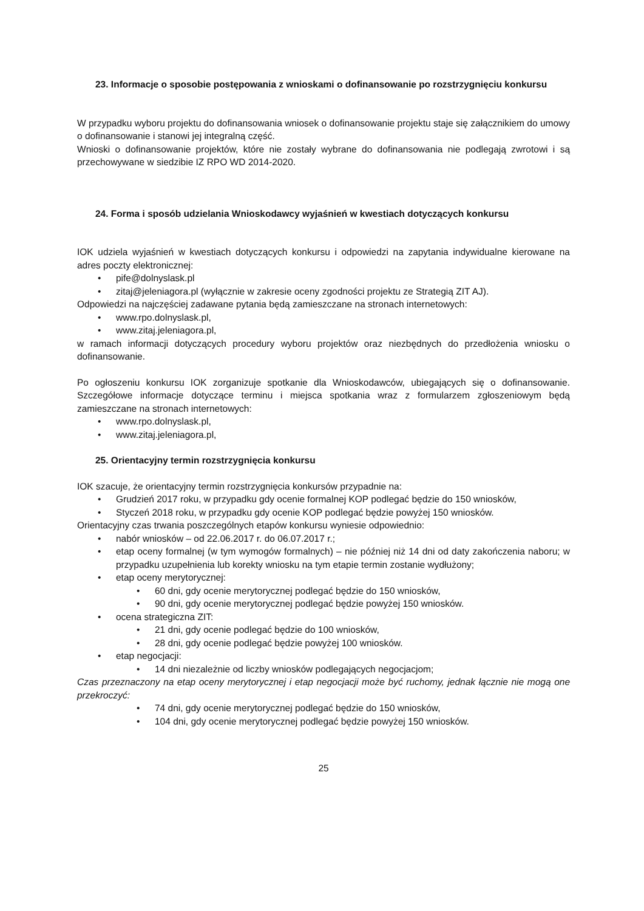23. Informacje o sposobie postępowania z wnioskami o dofinansowanie po rozstrzygnięciu konkursu
W przypadku wyboru projektu do dofinansowania wniosek o dofinansowanie projektu staje się załącznikiem do umowy o dofinansowanie i stanowi jej integralną część.
Wnioski o dofinansowanie projektów, które nie zostały wybrane do dofinansowania nie podlegają zwrotowi i są przechowywane w siedzibie IZ RPO WD 2014-2020.
24. Forma i sposób udzielania Wnioskodawcy wyjaśnień w kwestiach dotyczących konkursu
IOK udziela wyjaśnień w kwestiach dotyczących konkursu i odpowiedzi na zapytania indywidualne kierowane na adres poczty elektronicznej:
• pife@dolnyslask.pl
• zitaj@jeleniagora.pl (wyłącznie w zakresie oceny zgodności projektu ze Strategią ZIT AJ).
Odpowiedzi na najczęściej zadawane pytania będą zamieszczane na stronach internetowych:
• www.rpo.dolnyslask.pl,
• www.zitaj.jeleniagora.pl,
w ramach informacji dotyczących procedury wyboru projektów oraz niezbędnych do przedłożenia wniosku o dofinansowanie.
Po ogłoszeniu konkursu IOK zorganizuje spotkanie dla Wnioskodawców, ubiegających się o dofinansowanie. Szczegółowe informacje dotyczące terminu i miejsca spotkania wraz z formularzem zgłoszeniowym będą zamieszczane na stronach internetowych:
• www.rpo.dolnyslask.pl,
• www.zitaj.jeleniagora.pl,
25. Orientacyjny termin rozstrzygnięcia konkursu
IOK szacuje, że orientacyjny termin rozstrzygnięcia konkursów przypadnie na:
• Grudzień 2017 roku, w przypadku gdy ocenie formalnej KOP podlegać będzie do 150 wniosków,
• Styczeń 2018 roku, w przypadku gdy ocenie KOP podlegać będzie powyżej 150 wniosków.
Orientacyjny czas trwania poszczególnych etapów konkursu wyniesie odpowiednio:
• nabór wniosków – od 22.06.2017 r. do 06.07.2017 r.;
• etap oceny formalnej (w tym wymogów formalnych) – nie później niż 14 dni od daty zakończenia naboru; w przypadku uzupełnienia lub korekty wniosku na tym etapie termin zostanie wydłużony;
• etap oceny merytorycznej:
• 60 dni, gdy ocenie merytorycznej podlegać będzie do 150 wniosków,
• 90 dni, gdy ocenie merytorycznej podlegać będzie powyżej 150 wniosków.
• ocena strategiczna ZIT:
• 21 dni, gdy ocenie podlegać będzie do 100 wniosków,
• 28 dni, gdy ocenie podlegać będzie powyżej 100 wniosków.
• etap negocjacji:
• 14 dni niezależnie od liczby wniosków podlegających negocjacjom;
Czas przeznaczony na etap oceny merytorycznej i etap negocjacji może być ruchomy, jednak łącznie nie mogą one przekroczyć:
• 74 dni, gdy ocenie merytorycznej podlegać będzie do 150 wniosków,
• 104 dni, gdy ocenie merytorycznej podlegać będzie powyżej 150 wniosków.
25